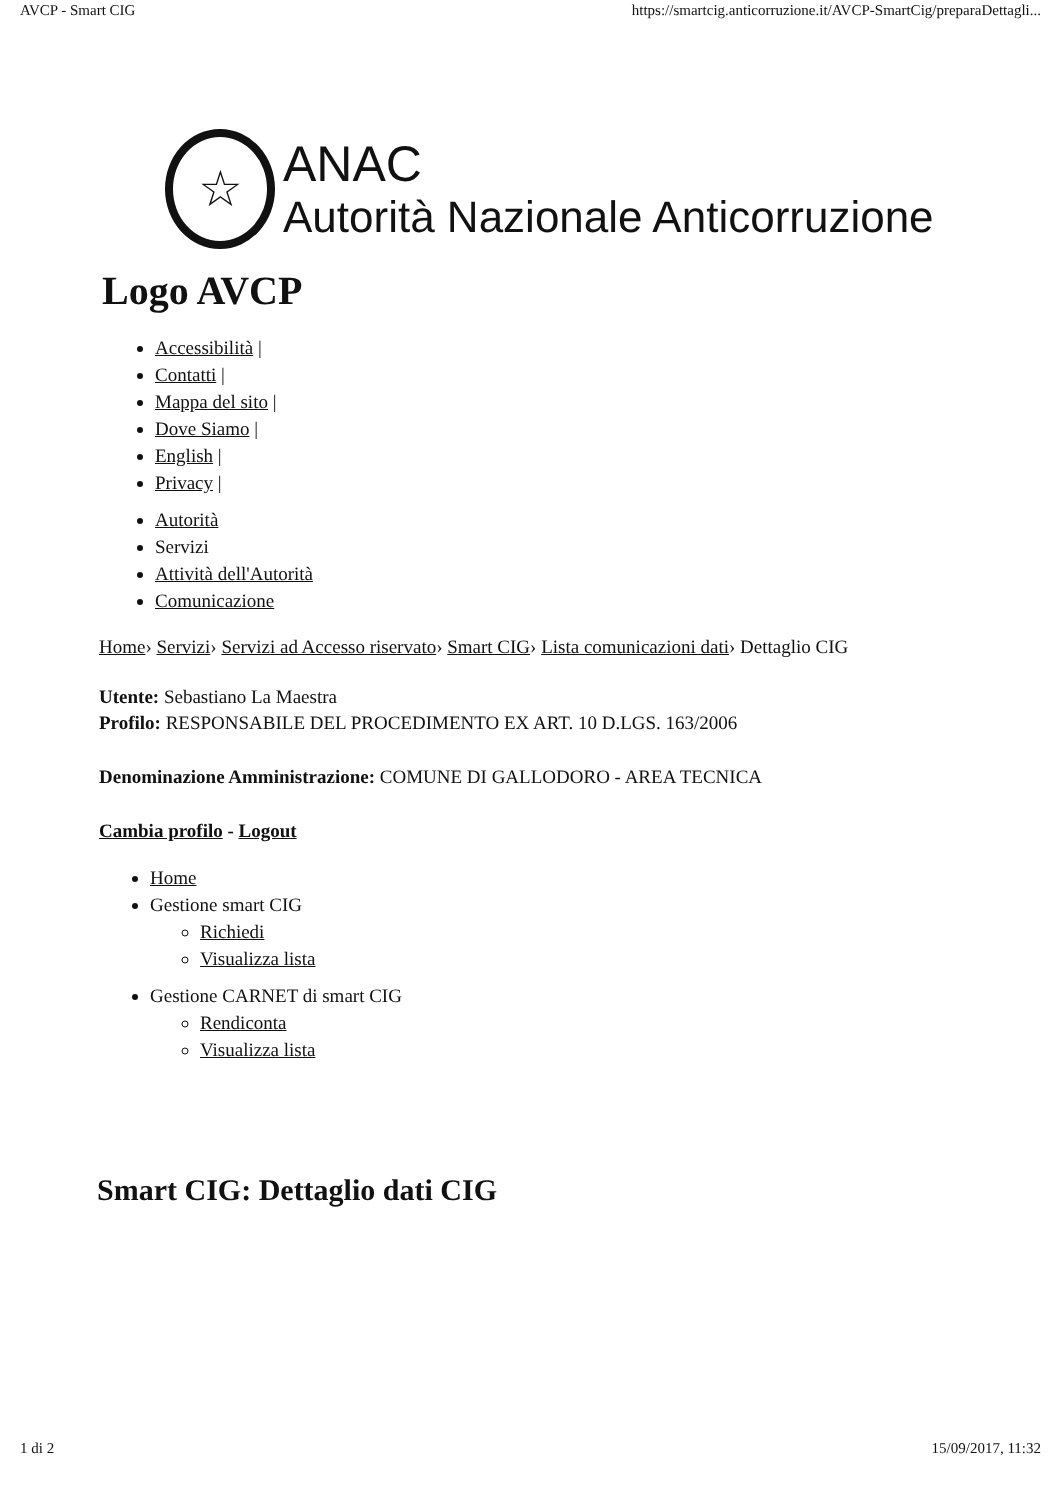AVCP - Smart CIG https://smartcig.anticorruzione.it/AVCP-SmartCig/preparaDettagli...
☆
ANAC
Autorità Nazionale Anticorruzione
Logo AVCP
Accessibilità |
Contatti |
Mappa del sito |
Dove Siamo |
English |
Privacy |
Autorità
Servizi
Attività dell'Autorità
Comunicazione
Home› Servizi› Servizi ad Accesso riservato› Smart CIG› Lista comunicazioni dati› Dettaglio CIG
Utente: Sebastiano La Maestra
Profilo: RESPONSABILE DEL PROCEDIMENTO EX ART. 10 D.LGS. 163/2006
Denominazione Amministrazione: COMUNE DI GALLODORO - AREA TECNICA
Cambia profilo - Logout
Home
Gestione smart CIG
Richiedi
Visualizza lista
Gestione CARNET di smart CIG
Rendiconta
Visualizza lista
Smart CIG: Dettaglio dati CIG
1 di 2 15/09/2017, 11:32